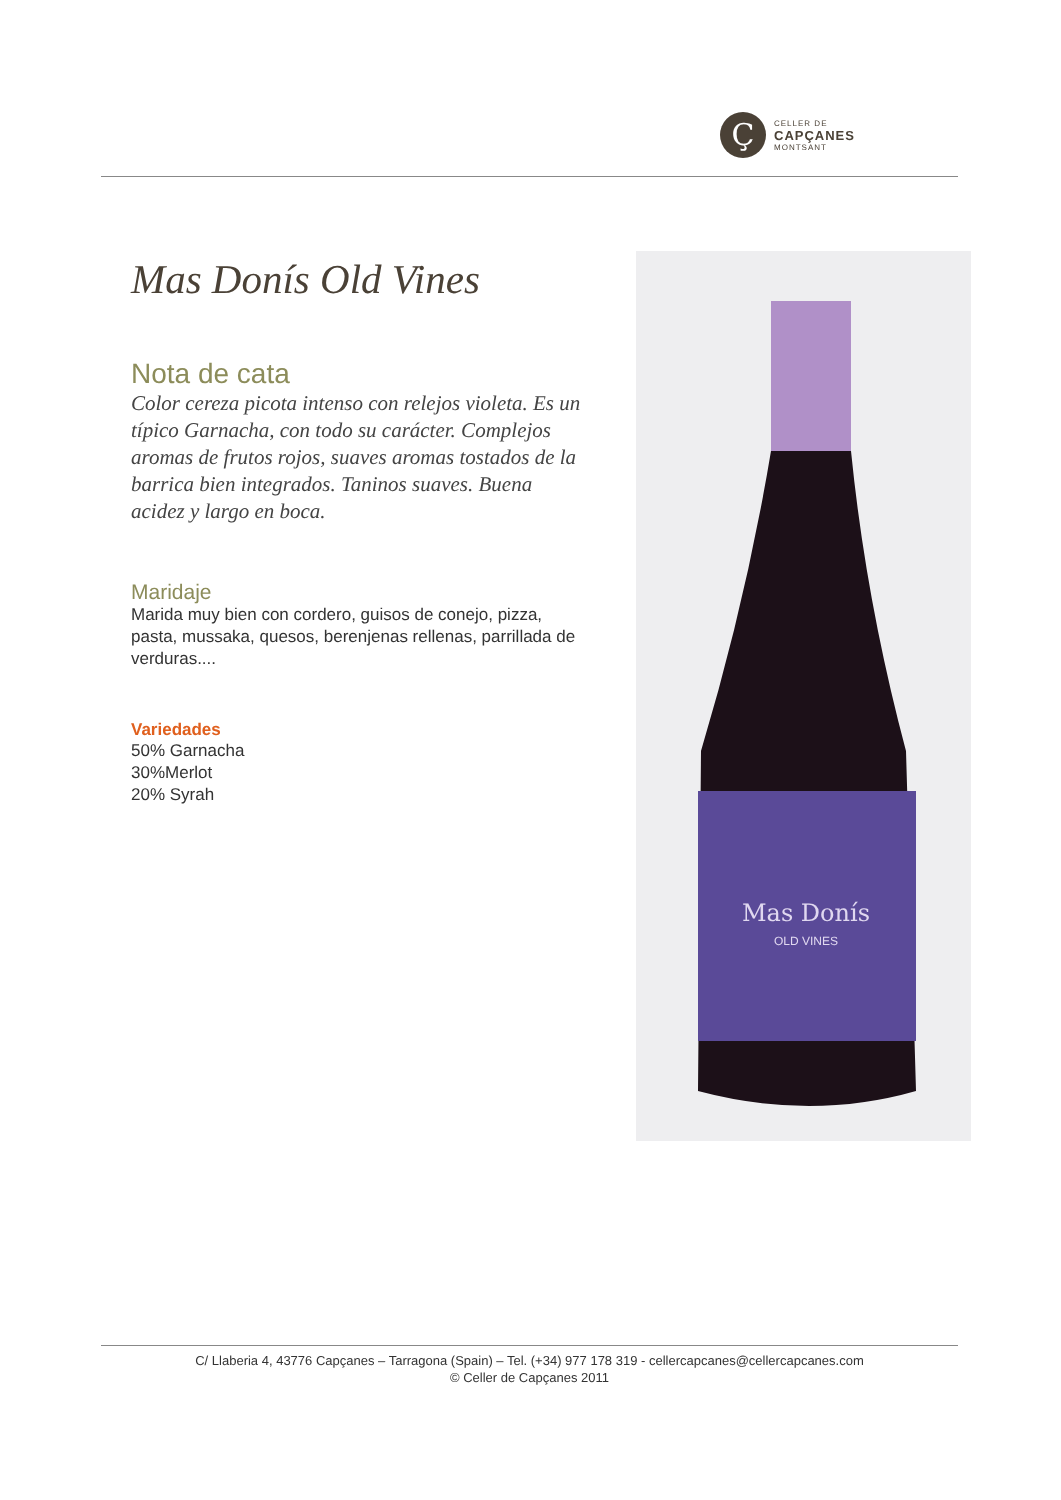Ç
CELLER DE
CAPÇANES
MONTSANT
Mas Donís Old Vines
Nota de cata
Color cereza picota intenso con relejos violeta. Es un típico Garnacha, con todo su carácter. Complejos aromas de frutos rojos, suaves aromas tostados de la barrica bien integrados. Taninos suaves. Buena acidez y largo en boca.
Maridaje
Marida muy bien con cordero, guisos de conejo, pizza, pasta, mussaka, quesos, berenjenas rellenas, parrillada de verduras....
Variedades
50% Garnacha
30%Merlot
20% Syrah
Mas Donís
OLD VINES
C/ Llaberia 4, 43776 Capçanes – Tarragona (Spain) – Tel. (+34) 977 178 319 - cellercapcanes@cellercapcanes.com
© Celler de Capçanes 2011